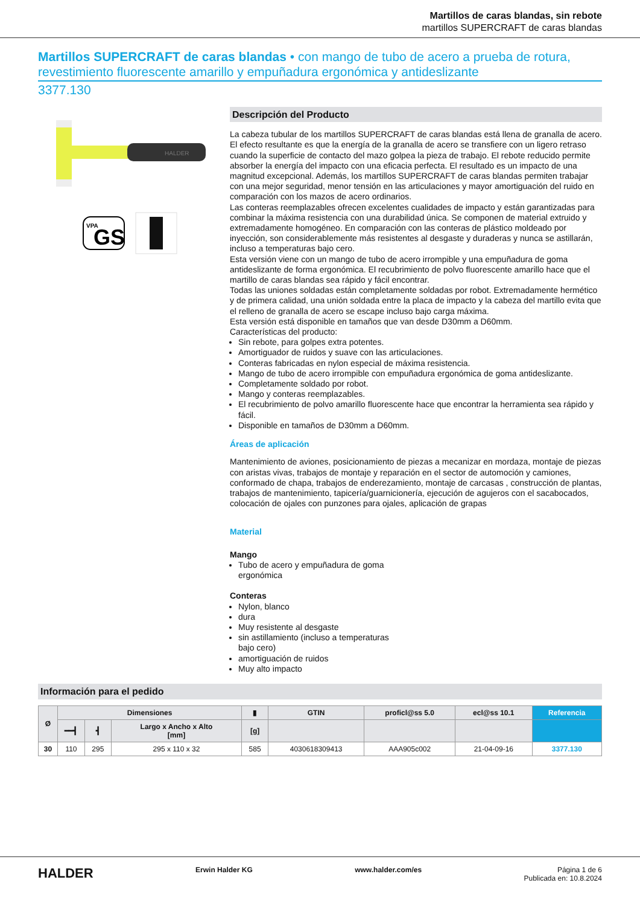Martillos de caras blandas, sin rebote
martillos SUPERCRAFT de caras blandas
Martillos SUPERCRAFT de caras blandas • con mango de tubo de acero a prueba de rotura, revestimiento fluorescente amarillo y empuñadura ergonómica y antideslizante
3377.130
HALDER
VPA
GS
Descripción del Producto
La cabeza tubular de los martillos SUPERCRAFT de caras blandas está llena de granalla de acero. El efecto resultante es que la energía de la granalla de acero se transfiere con un ligero retraso cuando la superficie de contacto del mazo golpea la pieza de trabajo. El rebote reducido permite absorber la energía del impacto con una eficacia perfecta. El resultado es un impacto de una magnitud excepcional. Además, los martillos SUPERCRAFT de caras blandas permiten trabajar con una mejor seguridad, menor tensión en las articulaciones y mayor amortiguación del ruido en comparación con los mazos de acero ordinarios.
Las conteras reemplazables ofrecen excelentes cualidades de impacto y están garantizadas para combinar la máxima resistencia con una durabilidad única. Se componen de material extruido y extremadamente homogéneo. En comparación con las conteras de plástico moldeado por inyección, son considerablemente más resistentes al desgaste y duraderas y nunca se astillarán, incluso a temperaturas bajo cero.
Esta versión viene con un mango de tubo de acero irrompible y una empuñadura de goma antideslizante de forma ergonómica. El recubrimiento de polvo fluorescente amarillo hace que el martillo de caras blandas sea rápido y fácil encontrar.
Todas las uniones soldadas están completamente soldadas por robot. Extremadamente hermético y de primera calidad, una unión soldada entre la placa de impacto y la cabeza del martillo evita que el relleno de granalla de acero se escape incluso bajo carga máxima.
Esta versión está disponible en tamaños que van desde D30mm a D60mm.
Características del producto:
Sin rebote, para golpes extra potentes.
Amortiguador de ruidos y suave con las articulaciones.
Conteras fabricadas en nylon especial de máxima resistencia.
Mango de tubo de acero irrompible con empuñadura ergonómica de goma antideslizante.
Completamente soldado por robot.
Mango y conteras reemplazables.
El recubrimiento de polvo amarillo fluorescente hace que encontrar la herramienta sea rápido y fácil.
Disponible en tamaños de D30mm a D60mm.
Áreas de aplicación
Mantenimiento de aviones, posicionamiento de piezas a mecanizar en mordaza, montaje de piezas con aristas vivas, trabajos de montaje y reparación en el sector de automoción y camiones, conformado de chapa, trabajos de enderezamiento, montaje de carcasas , construcción de plantas, trabajos de mantenimiento, tapicería/guarnicionería, ejecución de agujeros con el sacabocados, colocación de ojales con punzones para ojales, aplicación de grapas
Material
Mango
Tubo de acero y empuñadura de goma ergonómica
Conteras
Nylon, blanco
dura
Muy resistente al desgaste
sin astillamiento (incluso a temperaturas bajo cero)
amortiguación de ruidos
Muy alto impacto
Información para el pedido
| Ø | Dimensiones | | | ▮ | GTIN | proficl@ss 5.0 | ecl@ss 10.1 | Referencia |
| --- | --- | --- | --- | --- | --- | --- | --- | --- |
| | ━━┫ | ┫ | Largo x Ancho x Alto [mm] | [g] | | | | |
| 30 | 110 | 295 | 295 x 110 x 32 | 585 | 4030618309413 | AAA905c002 | 21-04-09-16 | 3377.130 |
HALDER Erwin Halder KG www.halder.com/es Página 1 de 6
Publicada en: 10.8.2024